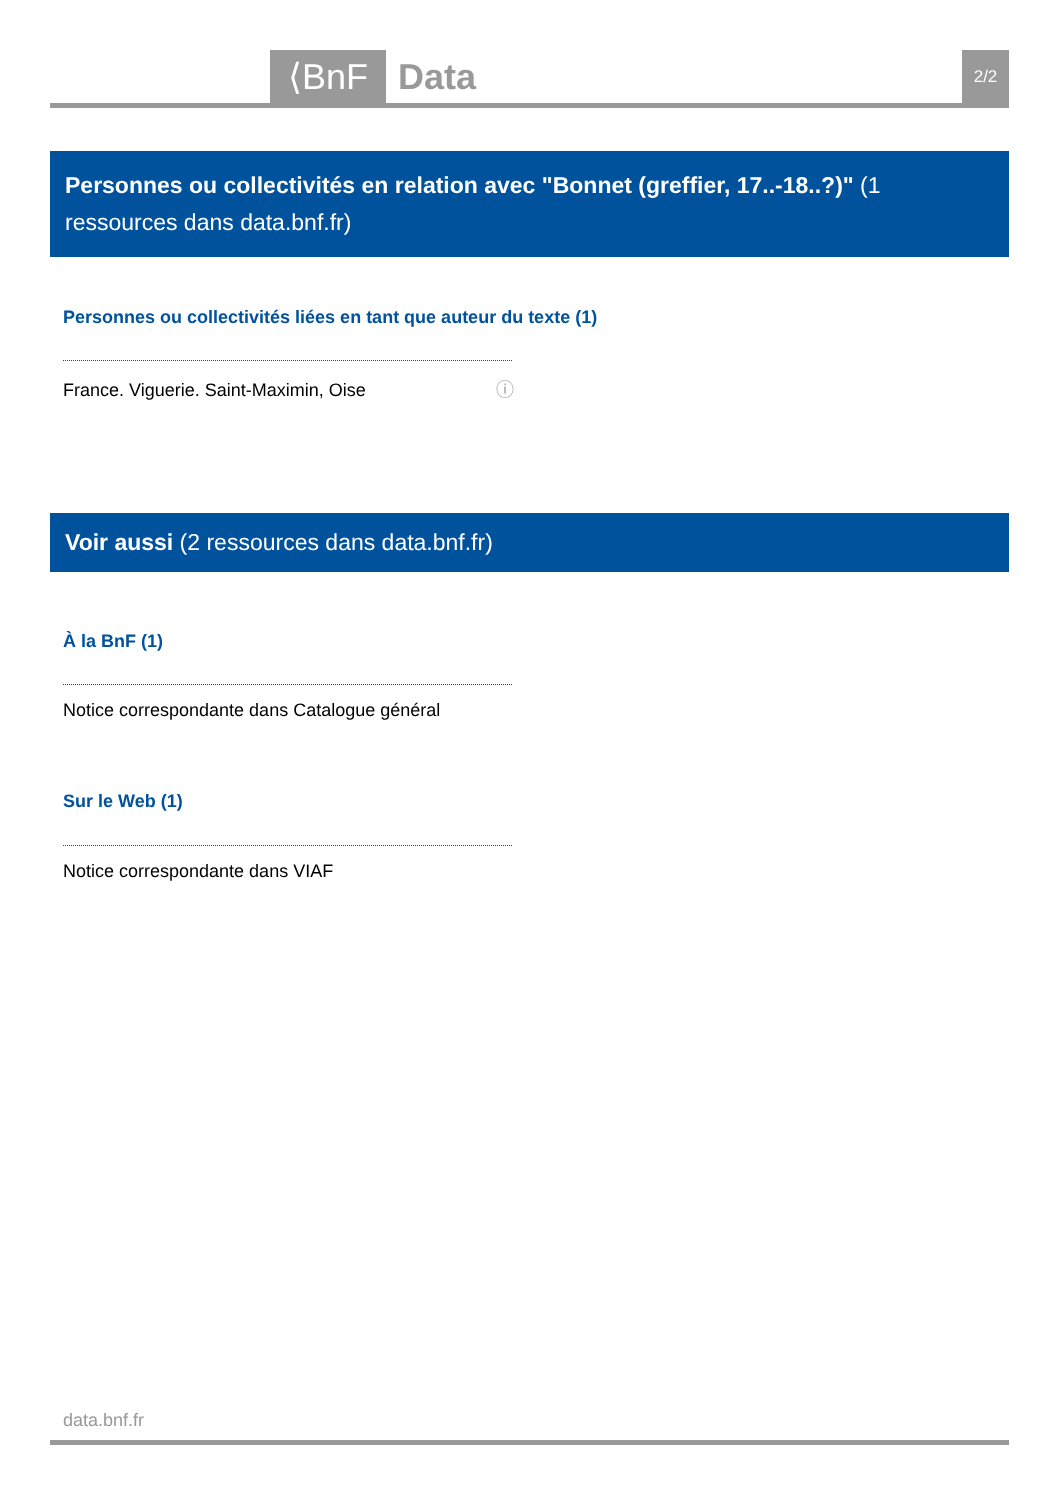⟨BnF Data 2/2
Personnes ou collectivités en relation avec "Bonnet (greffier, 17..-18..?)" (1 ressources dans data.bnf.fr)
Personnes ou collectivités liées en tant que auteur du texte (1)
France. Viguerie. Saint-Maximin, Oise ⓘ
Voir aussi (2 ressources dans data.bnf.fr)
À la BnF (1)
Notice correspondante dans Catalogue général
Sur le Web (1)
Notice correspondante dans VIAF
data.bnf.fr